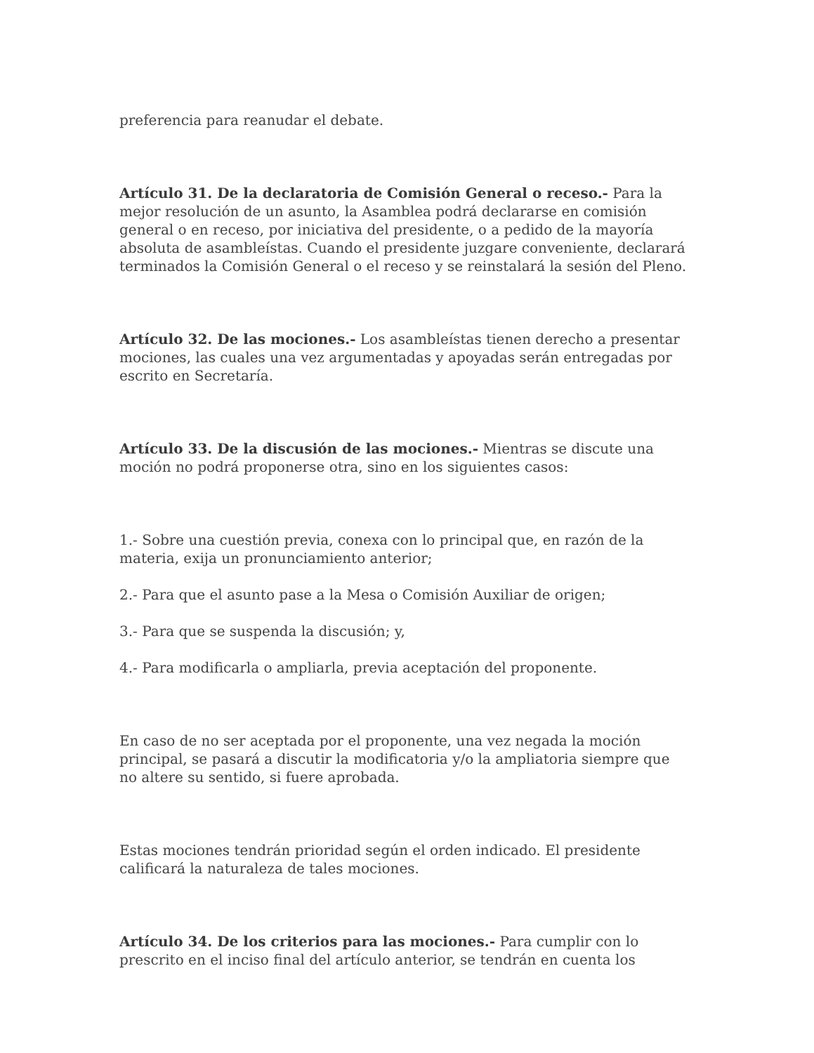preferencia para reanudar el debate.
Artículo 31. De la declaratoria de Comisión General o receso.- Para la mejor resolución de un asunto, la Asamblea podrá declararse en comisión general o en receso, por iniciativa del presidente, o a pedido de la mayoría absoluta de asambleístas. Cuando el presidente juzgare conveniente, declarará terminados la Comisión General o el receso y se reinstalará la sesión del Pleno.
Artículo 32. De las mociones.- Los asambleístas tienen derecho a presentar mociones, las cuales una vez argumentadas y apoyadas serán entregadas por escrito en Secretaría.
Artículo 33. De la discusión de las mociones.- Mientras se discute una moción no podrá proponerse otra, sino en los siguientes casos:
1.- Sobre una cuestión previa, conexa con lo principal que, en razón de la materia, exija un pronunciamiento anterior;
2.- Para que el asunto pase a la Mesa o Comisión Auxiliar de origen;
3.- Para que se suspenda la discusión; y,
4.- Para modificarla o ampliarla, previa aceptación del proponente.
En caso de no ser aceptada por el proponente, una vez negada la moción principal, se pasará a discutir la modificatoria y/o la ampliatoria siempre que no altere su sentido, si fuere aprobada.
Estas mociones tendrán prioridad según el orden indicado. El presidente calificará la naturaleza de tales mociones.
Artículo 34. De los criterios para las mociones.- Para cumplir con lo prescrito en el inciso final del artículo anterior, se tendrán en cuenta los